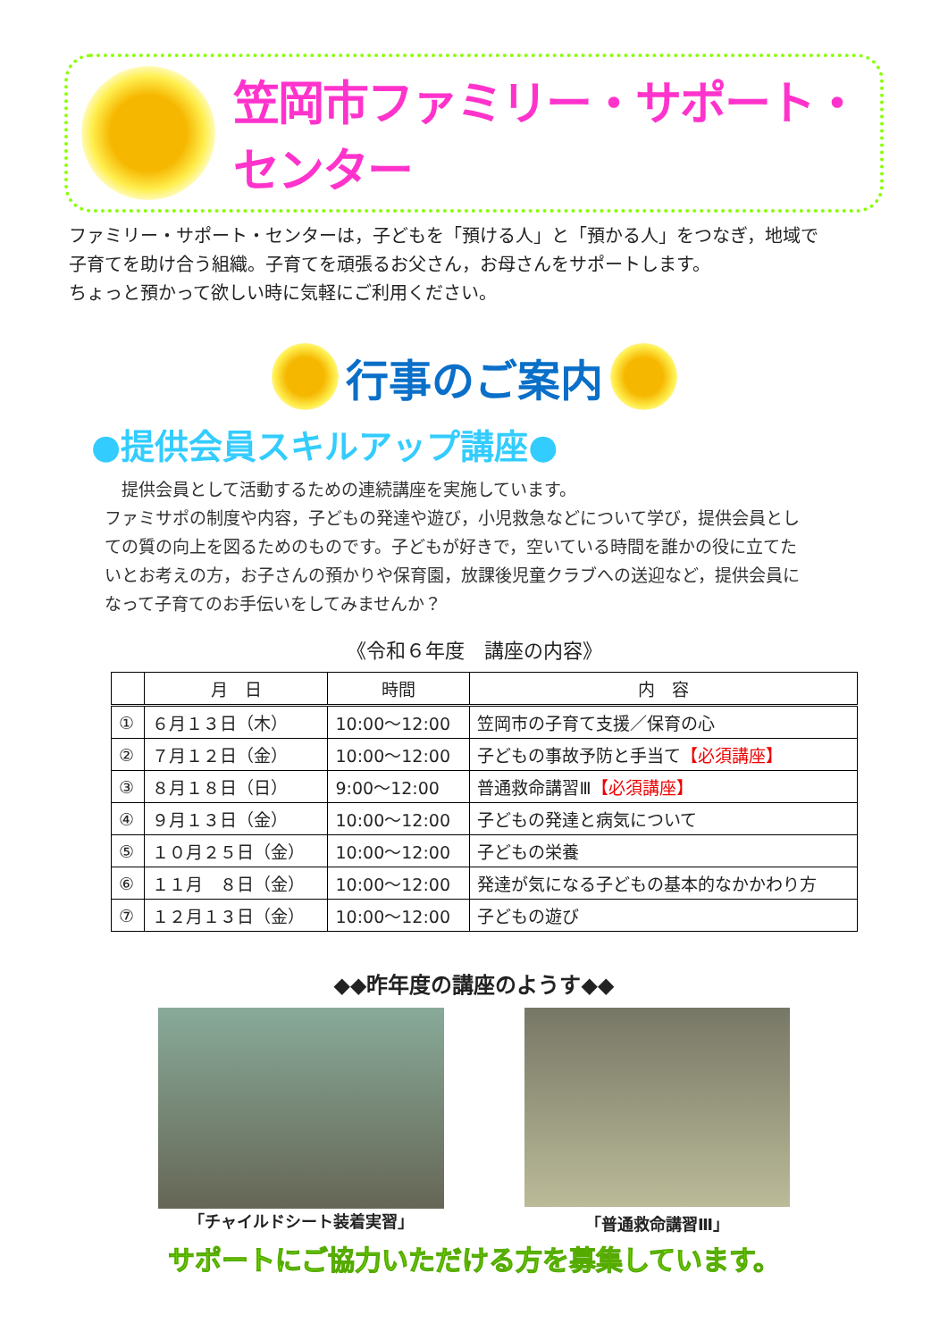笠岡市ファミリー・サポート・センター
ファミリー・サポート・センターは，子どもを「預ける人」と「預かる人」をつなぎ，地域で
子育てを助け合う組織。子育てを頑張るお父さん，お母さんをサポートします。
ちょっと預かって欲しい時に気軽にご利用ください。
行事のご案内
●提供会員スキルアップ講座●
　提供会員として活動するための連続講座を実施しています。
ファミサポの制度や内容，子どもの発達や遊び，小児救急などについて学び，提供会員とし
ての質の向上を図るためのものです。子どもが好きで，空いている時間を誰かの役に立てた
いとお考えの方，お子さんの預かりや保育園，放課後児童クラブへの送迎など，提供会員に
なって子育てのお手伝いをしてみませんか？
《令和６年度　講座の内容》
| | 月 日 | 時間 | 内 容 |
| --- | --- | --- | --- |
| ① | ６月１３日（木） | 10:00～12:00 | 笠岡市の子育て支援／保育の心 |
| ② | ７月１２日（金） | 10:00～12:00 | 子どもの事故予防と手当て 【必須講座】 |
| ③ | ８月１８日（日） | 9:00～12:00 | 普通救命講習Ⅲ 【必須講座】 |
| ④ | ９月１３日（金） | 10:00～12:00 | 子どもの発達と病気について |
| ⑤ | １０月２５日（金） | 10:00～12:00 | 子どもの栄養 |
| ⑥ | １１月 ８日（金） | 10:00～12:00 | 発達が気になる子どもの基本的なかかわり方 |
| ⑦ | １２月１３日（金） | 10:00～12:00 | 子どもの遊び |
◆◆昨年度の講座のようす◆◆
「チャイルドシート装着実習」 「普通救命講習Ⅲ」
サポートにご協力いただける方を募集しています。